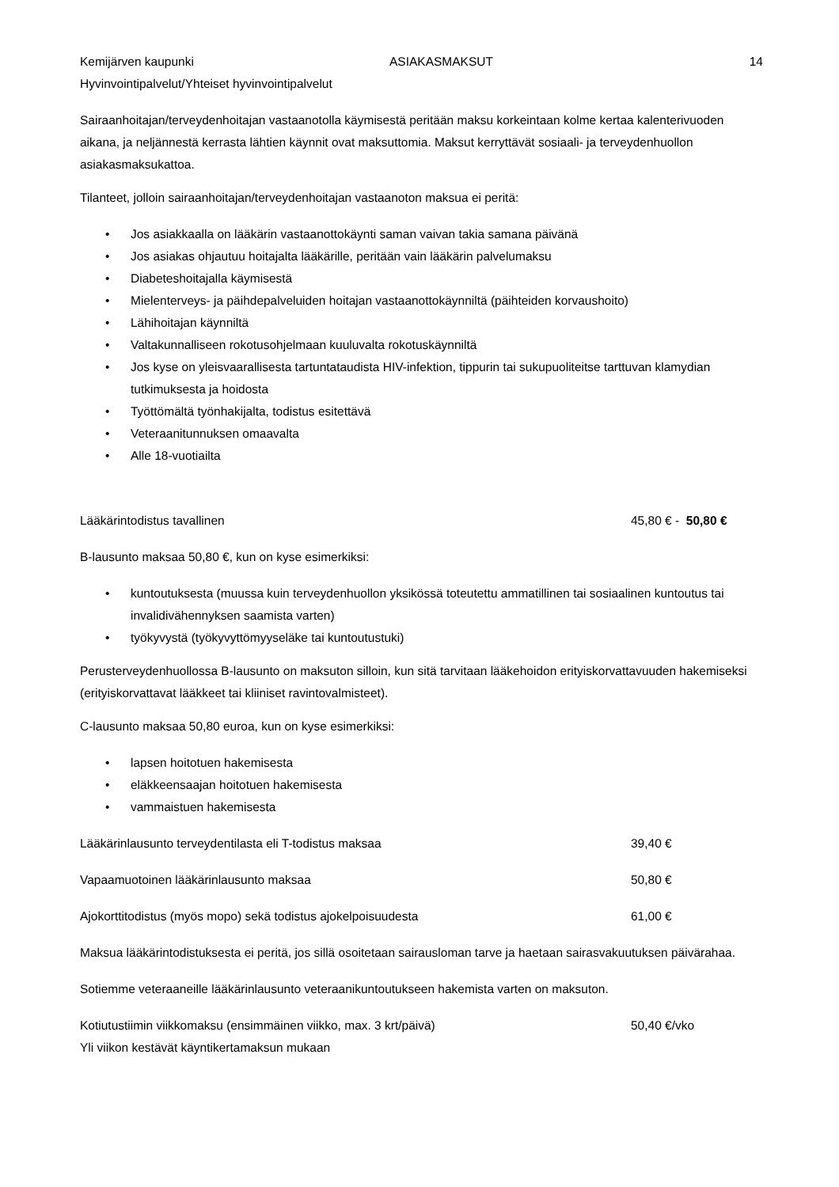Kemijärven kaupunki ASIAKASMAKSUT 14
Hyvinvointipalvelut/Yhteiset hyvinvointipalvelut
Sairaanhoitajan/terveydenhoitajan vastaanotolla käymisestä peritään maksu korkeintaan kolme kertaa kalenterivuoden aikana, ja neljännestä kerrasta lähtien käynnit ovat maksuttomia. Maksut kerryttävät sosiaali- ja terveydenhuollon asiakasmaksukattoa.
Tilanteet, jolloin sairaanhoitajan/terveydenhoitajan vastaanoton maksua ei peritä:
• Jos asiakkaalla on lääkärin vastaanottokäynti saman vaivan takia samana päivänä
• Jos asiakas ohjautuu hoitajalta lääkärille, peritään vain lääkärin palvelumaksu
• Diabeteshoitajalla käymisestä
• Mielenterveys- ja päihdepalveluiden hoitajan vastaanottokäynniltä (päihteiden korvaushoito)
• Lähihoitajan käynniltä
• Valtakunnalliseen rokotusohjelmaan kuuluvalta rokotuskäynniltä
• Jos kyse on yleisvaarallisesta tartuntataudista HIV-infektion, tippurin tai sukupuoliteitse tarttuvan klamydian tutkimuksesta ja hoidosta
• Työttömältä työnhakijalta, todistus esitettävä
• Veteraanitunnuksen omaavalta
• Alle 18-vuotiailta
Lääkärintodistus tavallinen 45,80 € - 50,80 €
B-lausunto maksaa 50,80 €, kun on kyse esimerkiksi:
• kuntoutuksesta (muussa kuin terveydenhuollon yksikössä toteutettu ammatillinen tai sosiaalinen kuntoutus tai invalidivähennyksen saamista varten)
• työkyvystä (työkyvyttömyyseläke tai kuntoutustuki)
Perusterveydenhuollossa B-lausunto on maksuton silloin, kun sitä tarvitaan lääkehoidon erityiskorvattavuuden hakemiseksi (erityiskorvattavat lääkkeet tai kliiniset ravintovalmisteet).
C-lausunto maksaa 50,80 euroa, kun on kyse esimerkiksi:
• lapsen hoitotuen hakemisesta
• eläkkeensaajan hoitotuen hakemisesta
• vammaistuen hakemisesta
Lääkärinlausunto terveydentilasta eli T-todistus maksaa 39,40 €
Vapaamuotoinen lääkärinlausunto maksaa 50,80 €
Ajokorttitodistus (myös mopo) sekä todistus ajokelpoisuudesta 61,00 €
Maksua lääkärintodistuksesta ei peritä, jos sillä osoitetaan sairausloman tarve ja haetaan sairasvakuutuksen päivärahaa.
Sotiemme veteraaneille lääkärinlausunto veteraanikuntoutukseen hakemista varten on maksuton.
Kotiutustiimin viikkomaksu (ensimmäinen viikko, max. 3 krt/päivä) 50,40 €/vko
Yli viikon kestävät käyntikertamaksun mukaan